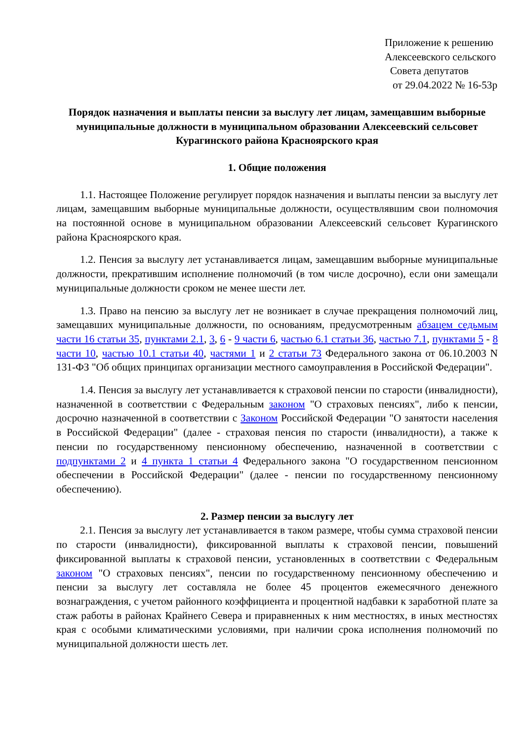Приложение к решению
Алексеевского сельского
Совета депутатов
от 29.04.2022 № 16-53р
Порядок назначения и выплаты пенсии за выслугу лет лицам, замещавшим выборные муниципальные должности в муниципальном образовании Алексеевский сельсовет Курагинского района Красноярского края
1. Общие положения
1.1. Настоящее Положение регулирует порядок назначения и выплаты пенсии за выслугу лет лицам, замещавшим выборные муниципальные должности, осуществлявшим свои полномочия на постоянной основе в муниципальном образовании Алексеевский сельсовет Курагинского района Красноярского края.
1.2. Пенсия за выслугу лет устанавливается лицам, замещавшим выборные муниципальные должности, прекратившим исполнение полномочий (в том числе досрочно), если они замещали муниципальные должности сроком не менее шести лет.
1.3. Право на пенсию за выслугу лет не возникает в случае прекращения полномочий лиц, замещавших муниципальные должности, по основаниям, предусмотренным абзацем седьмым части 16 статьи 35, пунктами 2.1, 3, 6 - 9 части 6, частью 6.1 статьи 36, частью 7.1, пунктами 5 - 8 части 10, частью 10.1 статьи 40, частями 1 и 2 статьи 73 Федерального закона от 06.10.2003 N 131-ФЗ "Об общих принципах организации местного самоуправления в Российской Федерации".
1.4. Пенсия за выслугу лет устанавливается к страховой пенсии по старости (инвалидности), назначенной в соответствии с Федеральным законом "О страховых пенсиях", либо к пенсии, досрочно назначенной в соответствии с Законом Российской Федерации "О занятости населения в Российской Федерации" (далее - страховая пенсия по старости (инвалидности), а также к пенсии по государственному пенсионному обеспечению, назначенной в соответствии с подпунктами 2 и 4 пункта 1 статьи 4 Федерального закона "О государственном пенсионном обеспечении в Российской Федерации" (далее - пенсии по государственному пенсионному обеспечению).
2. Размер пенсии за выслугу лет
2.1. Пенсия за выслугу лет устанавливается в таком размере, чтобы сумма страховой пенсии по старости (инвалидности), фиксированной выплаты к страховой пенсии, повышений фиксированной выплаты к страховой пенсии, установленных в соответствии с Федеральным законом "О страховых пенсиях", пенсии по государственному пенсионному обеспечению и пенсии за выслугу лет составляла не более 45 процентов ежемесячного денежного вознаграждения, с учетом районного коэффициента и процентной надбавки к заработной плате за стаж работы в районах Крайнего Севера и приравненных к ним местностях, в иных местностях края с особыми климатическими условиями, при наличии срока исполнения полномочий по муниципальной должности шесть лет.